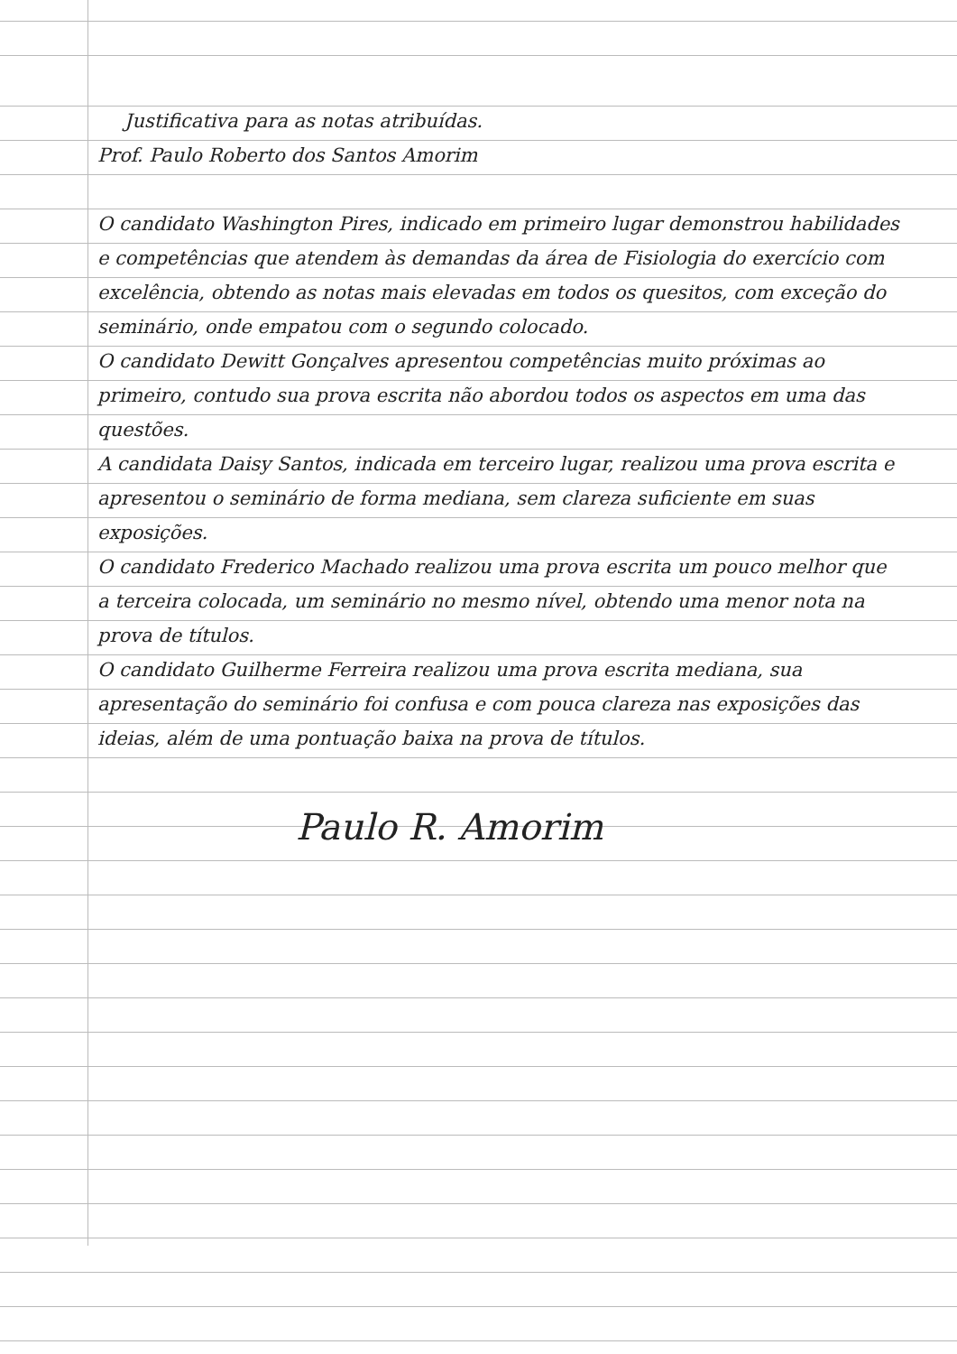Justificativa para as notas atribuídas.
Prof. Paulo Roberto dos Santos Amorim
O candidato Washington Pires, indicado em primeiro lugar demonstrou habilidades e competências que atendem às demandas da área de Fisiologia do exercício com excelência, obtendo as notas mais elevadas em todos os quesitos, com exceção do seminário, onde empatou com o segundo colocado.
O candidato Dewitt Gonçalves apresentou competências muito próximas ao primeiro, contudo sua prova escrita não abordou todos os aspectos em uma das questões.
A candidata Daisy Santos, indicada em terceiro lugar, realizou uma prova escrita e apresentou o seminário de forma mediana, sem clareza suficiente em suas exposições.
O candidato Frederico Machado realizou uma prova escrita um pouco melhor que a terceira colocada, um seminário no mesmo nível, obtendo uma menor nota na prova de títulos.
O candidato Guilherme Ferreira realizou uma prova escrita mediana, sua apresentação do seminário foi confusa e com pouca clareza nas exposições das ideias, além de uma pontuação baixa na prova de títulos.
Paulo R. Amorim